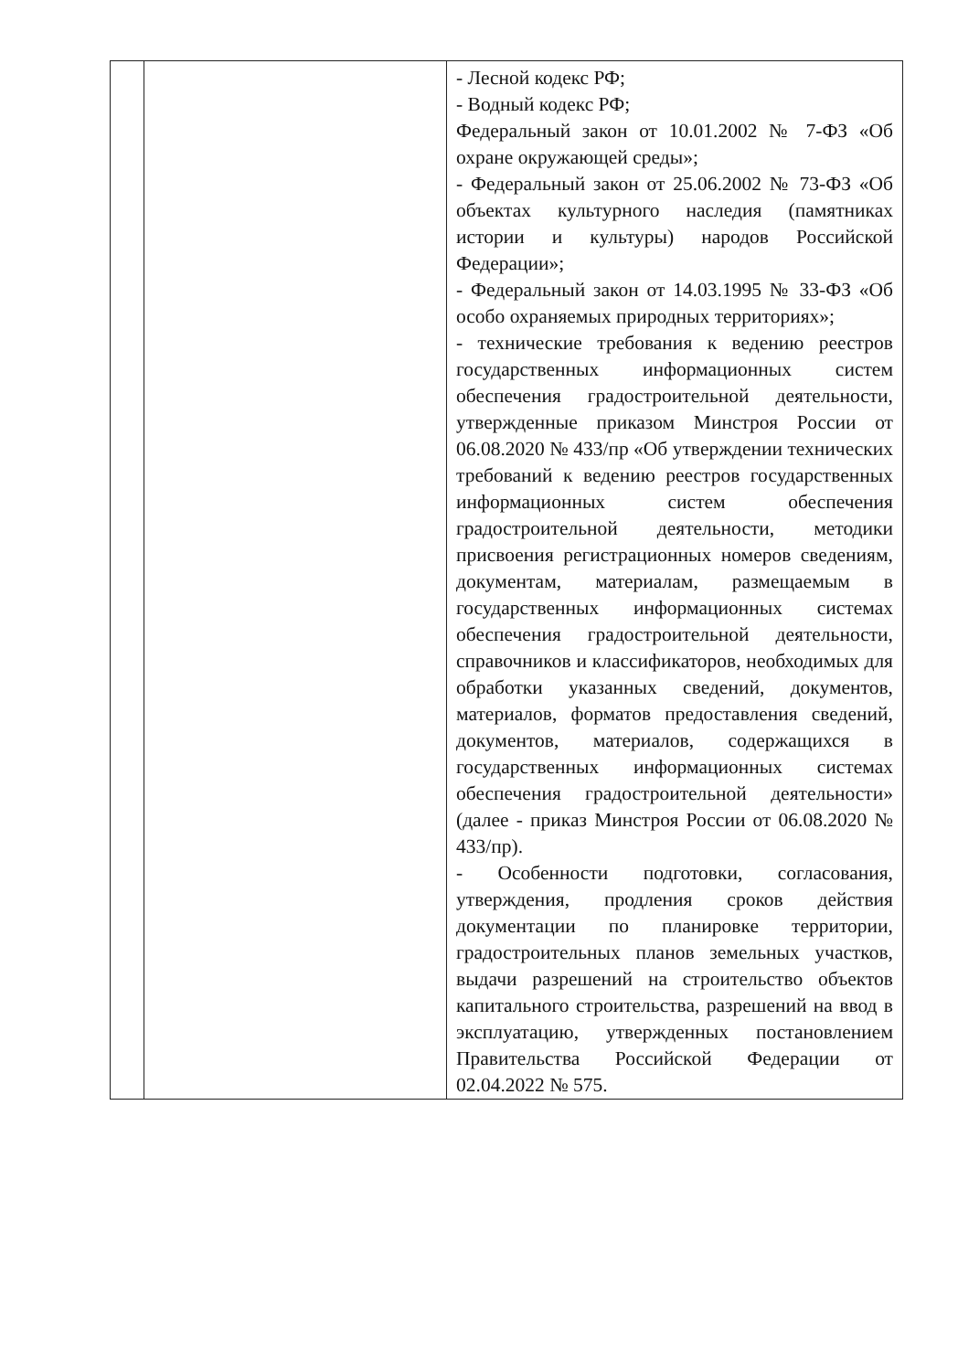| | | - Лесной кодекс РФ; - Водный кодекс РФ; Федеральный закон от 10.01.2002 № 7-ФЗ «Об охране окружающей среды»; - Федеральный закон от 25.06.2002 № 73-ФЗ «Об объектах культурного наследия (памятниках истории и культуры) народов Российской Федерации»; - Федеральный закон от 14.03.1995 № 33-ФЗ «Об особо охраняемых природных территориях»; - технические требования к ведению реестров государственных информационных систем обеспечения градостроительной деятельности, утвержденные приказом Минстроя России от 06.08.2020 № 433/пр «Об утверждении технических требований к ведению реестров государственных информационных систем обеспечения градостроительной деятельности, методики присвоения регистрационных номеров сведениям, документам, материалам, размещаемым в государственных информационных системах обеспечения градостроительной деятельности, справочников и классификаторов, необходимых для обработки указанных сведений, документов, материалов, форматов предоставления сведений, документов, материалов, содержащихся в государственных информационных системах обеспечения градостроительной деятельности» (далее - приказ Минстроя России от 06.08.2020 № 433/пр). - Особенности подготовки, согласования, утверждения, продления сроков действия документации по планировке территории, градостроительных планов земельных участков, выдачи разрешений на строительство объектов капитального строительства, разрешений на ввод в эксплуатацию, утвержденных постановлением Правительства Российской Федерации от 02.04.2022 № 575. |